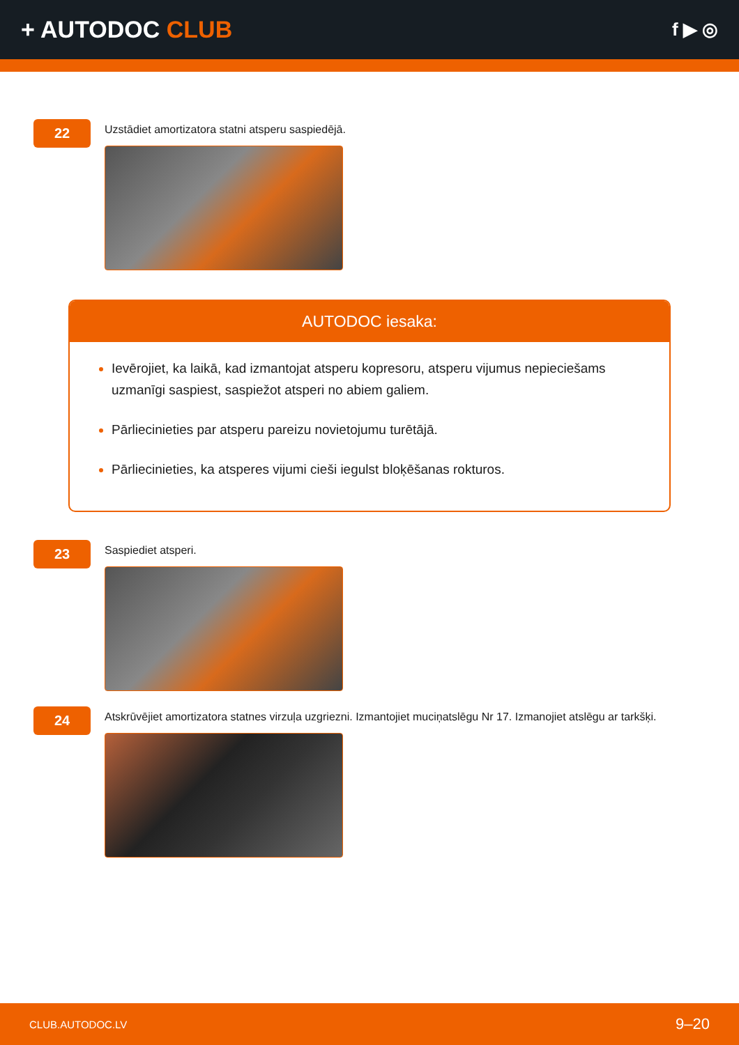+ AUTODOC CLUB
f ▶ ◎
22
Uzstādiet amortizatora statni atsperu saspiedējā.
AUTODOC iesaka:
Ievērojiet, ka laikā, kad izmantojat atsperu kopresoru, atsperu vijumus nepieciešams uzmanīgi saspiest, saspiežot atsperi no abiem galiem.
Pārliecinieties par atsperu pareizu novietojumu turētājā.
Pārliecinieties, ka atsperes vijumi cieši iegulst bloķēšanas rokturos.
23
Saspiediet atsperi.
24
Atskrūvējiet amortizatora statnes virzuļa uzgriezni. Izmantojiet muciņatslēgu Nr 17. Izmanojiet atslēgu ar tarkšķi.
CLUB.AUTODOC.LV 9–20